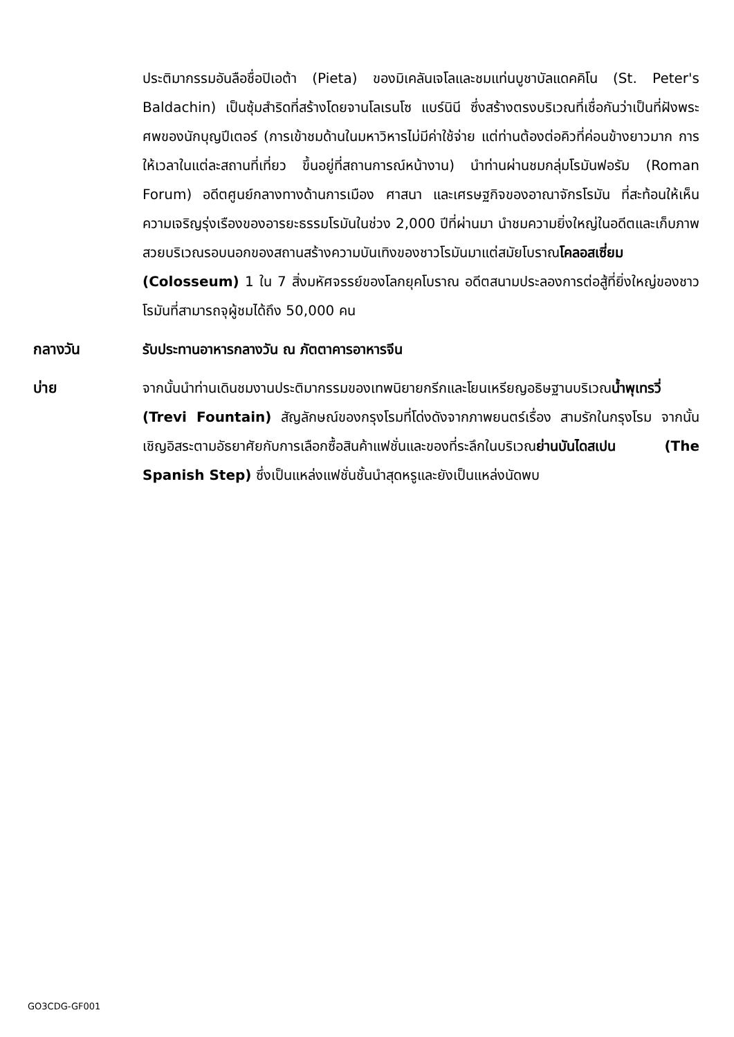ประติมากรรมอันลือชื่อปิเอต้า (Pieta) ของมิเคลันเจโลและชมแท่นบูชาบัลแดคคิโน (St. Peter's Baldachin) เป็นซุ้มสำริดที่สร้างโดยจานโลเรนโซ แบร์นินี ซึ่งสร้างตรงบริเวณที่เชื่อกันว่าเป็นที่ฝังพระศพของนักบุญปีเตอร์ (การเข้าชมด้านในมหาวิหารไม่มีค่าใช้จ่าย แต่ท่านต้องต่อคิวที่ค่อนข้างยาวมาก การให้เวลาในแต่ละสถานที่เที่ยว ขึ้นอยู่ที่สถานการณ์หน้างาน) นำท่านผ่านชมกลุ่มโรมันฟอรัม (Roman Forum) อดีตศูนย์กลางทางด้านการเมือง ศาสนา และเศรษฐกิจของอาณาจักรโรมัน ที่สะท้อนให้เห็นความเจริญรุ่งเรืองของอารยะธรรมโรมันในช่วง 2,000 ปีที่ผ่านมา นำชมความยิ่งใหญ่ในอดีตและเก็บภาพสวยบริเวณรอบนอกของสถานสร้างความบันเทิงของชาวโรมันมาแต่สมัยโบราณโคลอสเซี่ยม (Colosseum) 1 ใน 7 สิ่งมหัศจรรย์ของโลกยุคโบราณ อดีตสนามประลองการต่อสู้ที่ยิ่งใหญ่ของชาวโรมันที่สามารถจุผู้ชมได้ถึง 50,000 คน
กลางวัน รับประทานอาหารกลางวัน ณ ภัตตาคารอาหารจีน
บ่าย จากนั้นนำท่านเดินชมงานประติมากรรมของเทพนิยายกรีกและโยนเหรียญอธิษฐานบริเวณน้ำพุเทรวี่ (Trevi Fountain) สัญลักษณ์ของกรุงโรมที่โด่งดังจากภาพยนตร์เรื่อง สามรักในกรุงโรม จากนั้นเชิญอิสระตามอัธยาศัยกับการเลือกซื้อสินค้าแฟชั่นและของที่ระลึกในบริเวณย่านบันไดสเปน (The Spanish Step) ซึ่งเป็นแหล่งแฟชั่นชั้นนำสุดหรูและยังเป็นแหล่งนัดพบ
GO3CDG-GF001